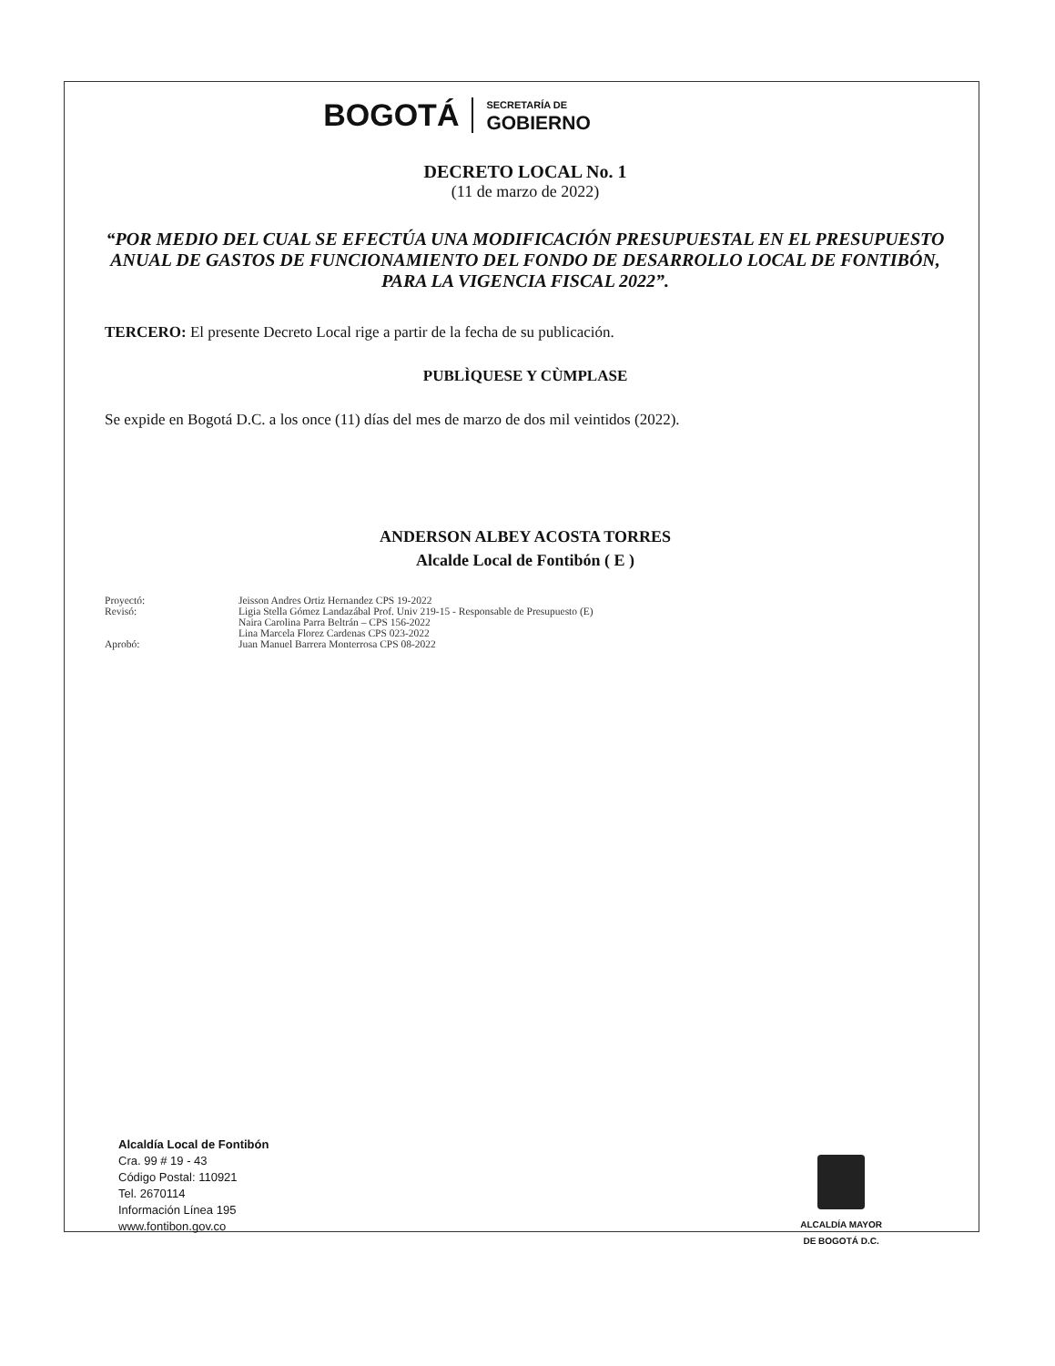BOGOTÁ SECRETARÍA DE
GOBIERNO
DECRETO LOCAL No. 1
(11 de marzo de 2022)
“POR MEDIO DEL CUAL SE EFECTÚA UNA MODIFICACIÓN PRESUPUESTAL EN EL PRESUPUESTO ANUAL DE GASTOS DE FUNCIONAMIENTO DEL FONDO DE DESARROLLO LOCAL DE FONTIBÓN, PARA LA VIGENCIA FISCAL 2022”.
TERCERO: El presente Decreto Local rige a partir de la fecha de su publicación.
PUBLÌQUESE Y CÙMPLASE
Se expide en Bogotá D.C. a los once (11) días del mes de marzo de dos mil veintidos (2022).
ANDERSON ALBEY ACOSTA TORRES
Alcalde Local de Fontibón ( E )
| Proyectó: | Jeisson Andres Ortiz Hernandez CPS 19-2022 |
| Revisó: | Ligia Stella Gómez Landazábal Prof. Univ 219-15 - Responsable de Presupuesto (E) Naira Carolina Parra Beltrán – CPS 156-2022 Lina Marcela Florez Cardenas CPS 023-2022 |
| Aprobó: | Juan Manuel Barrera Monterrosa CPS 08-2022 |
Alcaldía Local de Fontibón
Cra. 99 # 19 - 43
Código Postal: 110921
Tel. 2670114
Información Línea 195
www.fontibon.gov.co
ALCALDÍA MAYOR
DE BOGOTÁ D.C.